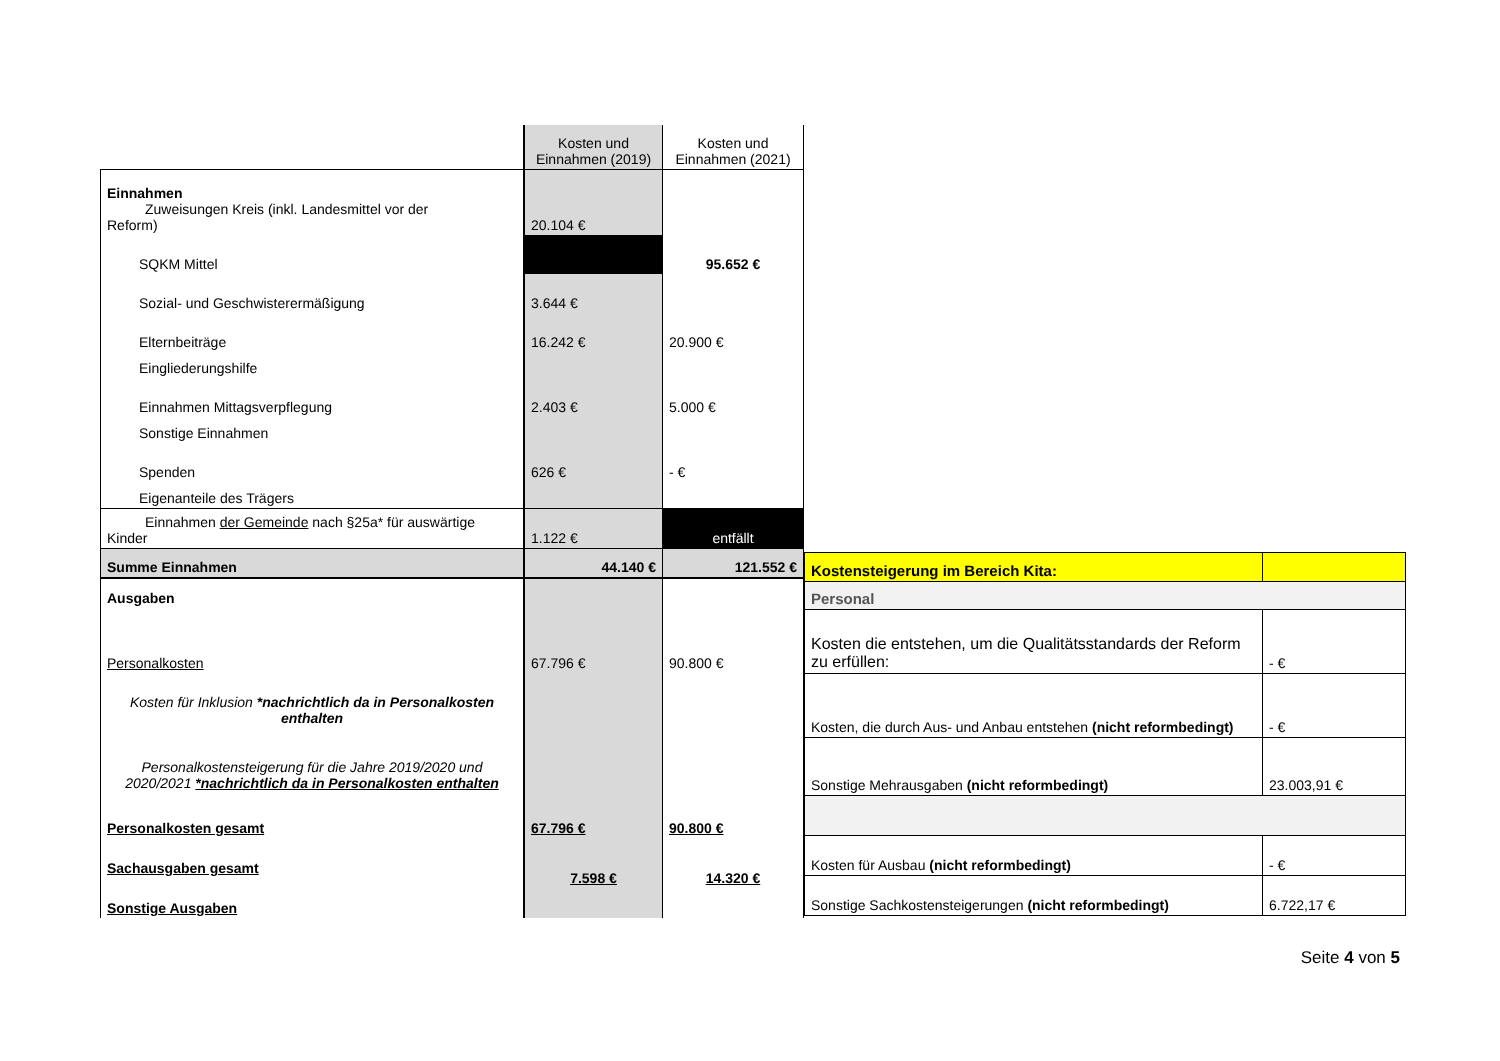| | Kosten und Einnahmen (2019) | Kosten und Einnahmen (2021) |
| Einnahmen Zuweisungen Kreis (inkl. Landesmittel vor der Reform) | 20.104 € | |
| SQKM Mittel | | 95.652 € |
| Sozial- und Geschwisterermäßigung | 3.644 € | |
| Elternbeiträge | 16.242 € | 20.900 € |
| Eingliederungshilfe | | |
| Einnahmen Mittagsverpflegung | 2.403 € | 5.000 € |
| Sonstige Einnahmen | | |
| Spenden | 626 € | - € |
| Eigenanteile des Trägers | | |
| Einnahmen der Gemeinde nach §25a* für auswärtige Kinder | 1.122 € | entfällt |
| Summe Einnahmen | 44.140 € | 121.552 € |
| Ausgaben | | |
| Personalkosten | 67.796 € | 90.800 € |
| Kosten für Inklusion *nachrichtlich da in Personalkosten enthalten | | |
| Personalkostensteigerung für die Jahre 2019/2020 und 2020/2021 *nachrichtlich da in Personalkosten enthalten | | |
| Personalkosten gesamt | 67.796 € | 90.800 € |
| Sachausgaben gesamt | 7.598 € | 14.320 € |
| Sonstige Ausgaben | | |
| Kostensteigerung im Bereich Kita: | |
| Personal | |
| Kosten die entstehen, um die Qualitätsstandards der Reform zu erfüllen: | - € |
| Kosten, die durch Aus- und Anbau entstehen (nicht reformbedingt) | - € |
| Sonstige Mehrausgaben (nicht reformbedingt) | 23.003,91 € |
| Kosten für Ausbau (nicht reformbedingt) | - € |
| Sonstige Sachkostensteigerungen (nicht reformbedingt) | 6.722,17 € |
Seite 4 von 5